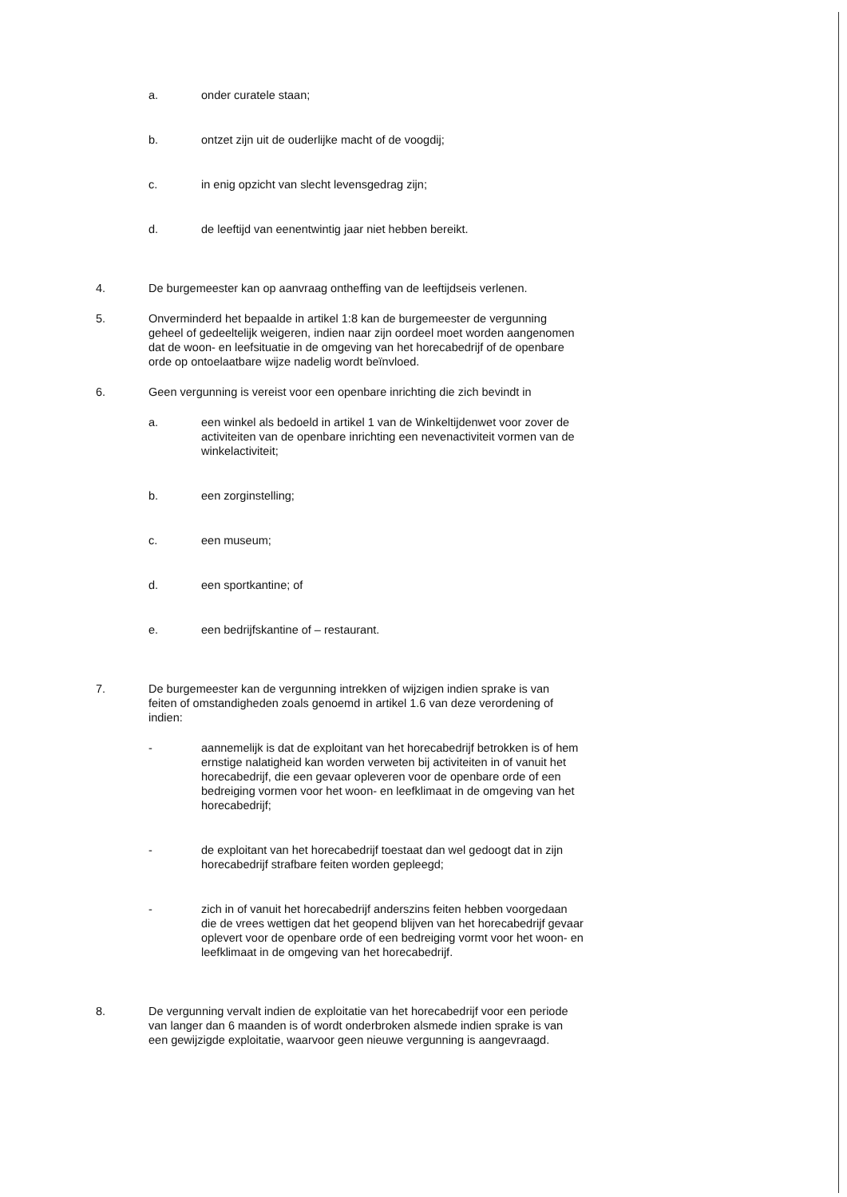a. onder curatele staan;
b. ontzet zijn uit de ouderlijke macht of de voogdij;
c. in enig opzicht van slecht levensgedrag zijn;
d. de leeftijd van eenentwintig jaar niet hebben bereikt.
4. De burgemeester kan op aanvraag ontheffing van de leeftijdseis verlenen.
5. Onverminderd het bepaalde in artikel 1:8 kan de burgemeester de vergunning geheel of gedeeltelijk weigeren, indien naar zijn oordeel moet worden aangenomen dat de woon- en leefsituatie in de omgeving van het horecabedrijf of de openbare orde op ontoelaatbare wijze nadelig wordt beïnvloed.
6. Geen vergunning is vereist voor een openbare inrichting die zich bevindt in
a. een winkel als bedoeld in artikel 1 van de Winkeltijdenwet voor zover de activiteiten van de openbare inrichting een nevenactiviteit vormen van de winkelactiviteit;
b. een zorginstelling;
c. een museum;
d. een sportkantine; of
e. een bedrijfskantine of – restaurant.
7. De burgemeester kan de vergunning intrekken of wijzigen indien sprake is van feiten of omstandigheden zoals genoemd in artikel 1.6 van deze verordening of indien:
- aannemelijk is dat de exploitant van het horecabedrijf betrokken is of hem ernstige nalatigheid kan worden verweten bij activiteiten in of vanuit het horecabedrijf, die een gevaar opleveren voor de openbare orde of een bedreiging vormen voor het woon- en leefklimaat in de omgeving van het horecabedrijf;
- de exploitant van het horecabedrijf toestaat dan wel gedoogt dat in zijn horecabedrijf strafbare feiten worden gepleegd;
- zich in of vanuit het horecabedrijf anderszins feiten hebben voorgedaan die de vrees wettigen dat het geopend blijven van het horecabedrijf gevaar oplevert voor de openbare orde of een bedreiging vormt voor het woon- en leefklimaat in de omgeving van het horecabedrijf.
8. De vergunning vervalt indien de exploitatie van het horecabedrijf voor een periode van langer dan 6 maanden is of wordt onderbroken alsmede indien sprake is van een gewijzigde exploitatie, waarvoor geen nieuwe vergunning is aangevraagd.